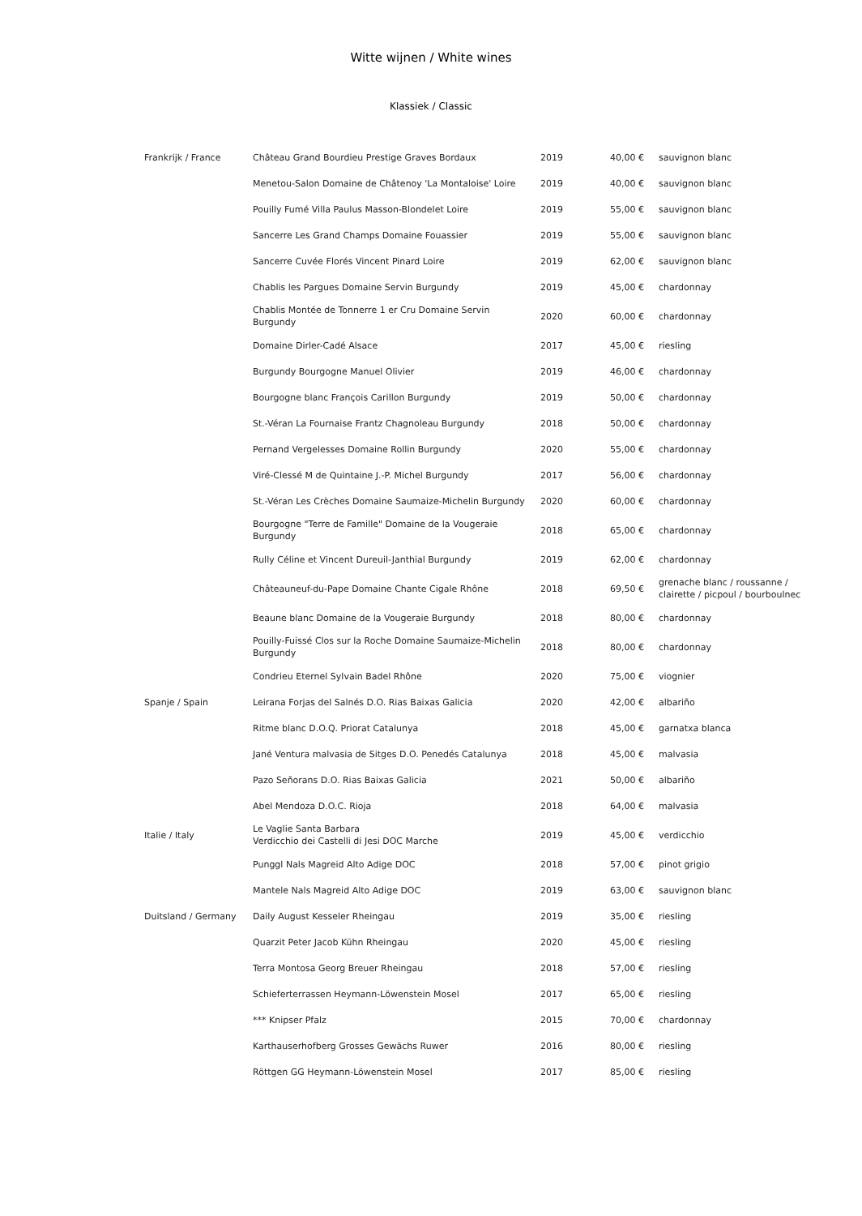Witte wijnen / White wines
Klassiek / Classic
| Frankrijk / France | Château Grand Bourdieu Prestige Graves Bordaux | 2019 | 40,00 € | sauvignon blanc |
| | Menetou-Salon Domaine de Châtenoy 'La Montaloise' Loire | 2019 | 40,00 € | sauvignon blanc |
| | Pouilly Fumé Villa Paulus Masson-Blondelet Loire | 2019 | 55,00 € | sauvignon blanc |
| | Sancerre Les Grand Champs Domaine Fouassier | 2019 | 55,00 € | sauvignon blanc |
| | Sancerre Cuvée Florés Vincent Pinard Loire | 2019 | 62,00 € | sauvignon blanc |
| | Chablis les Pargues Domaine Servin Burgundy | 2019 | 45,00 € | chardonnay |
| | Chablis Montée de Tonnerre 1 er Cru Domaine Servin Burgundy | 2020 | 60,00 € | chardonnay |
| | Domaine Dirler-Cadé Alsace | 2017 | 45,00 € | riesling |
| | Burgundy Bourgogne Manuel Olivier | 2019 | 46,00 € | chardonnay |
| | Bourgogne blanc François Carillon Burgundy | 2019 | 50,00 € | chardonnay |
| | St.-Véran La Fournaise Frantz Chagnoleau Burgundy | 2018 | 50,00 € | chardonnay |
| | Pernand Vergelesses Domaine Rollin Burgundy | 2020 | 55,00 € | chardonnay |
| | Viré-Clessé M de Quintaine J.-P. Michel Burgundy | 2017 | 56,00 € | chardonnay |
| | St.-Véran Les Crèches Domaine Saumaize-Michelin Burgundy | 2020 | 60,00 € | chardonnay |
| | Bourgogne "Terre de Famille" Domaine de la Vougeraie Burgundy | 2018 | 65,00 € | chardonnay |
| | Rully Céline et Vincent Dureuil-Janthial Burgundy | 2019 | 62,00 € | chardonnay |
| | Châteauneuf-du-Pape Domaine Chante Cigale Rhône | 2018 | 69,50 € | grenache blanc / roussanne / clairette / picpoul / bourboulnec |
| | Beaune blanc Domaine de la Vougeraie Burgundy | 2018 | 80,00 € | chardonnay |
| | Pouilly-Fuissé Clos sur la Roche Domaine Saumaize-Michelin Burgundy | 2018 | 80,00 € | chardonnay |
| | Condrieu Eternel Sylvain Badel Rhône | 2020 | 75,00 € | viognier |
| Spanje / Spain | Leirana Forjas del Salnés D.O. Rias Baixas Galicia | 2020 | 42,00 € | albariño |
| | Ritme blanc D.O.Q. Priorat Catalunya | 2018 | 45,00 € | garnatxa blanca |
| | Jané Ventura malvasia de Sitges D.O. Penedés Catalunya | 2018 | 45,00 € | malvasia |
| | Pazo Señorans D.O. Rias Baixas Galicia | 2021 | 50,00 € | albariño |
| | Abel Mendoza D.O.C. Rioja | 2018 | 64,00 € | malvasia |
| Italie / Italy | Le Vaglie Santa Barbara Verdicchio dei Castelli di Jesi DOC Marche | 2019 | 45,00 € | verdicchio |
| | Punggl Nals Magreid Alto Adige DOC | 2018 | 57,00 € | pinot grigio |
| | Mantele Nals Magreid Alto Adige DOC | 2019 | 63,00 € | sauvignon blanc |
| Duitsland / Germany | Daily August Kesseler Rheingau | 2019 | 35,00 € | riesling |
| | Quarzit Peter Jacob Kühn Rheingau | 2020 | 45,00 € | riesling |
| | Terra Montosa Georg Breuer Rheingau | 2018 | 57,00 € | riesling |
| | Schieferterrassen Heymann-Löwenstein Mosel | 2017 | 65,00 € | riesling |
| | *** Knipser Pfalz | 2015 | 70,00 € | chardonnay |
| | Karthauserhofberg Grosses Gewächs Ruwer | 2016 | 80,00 € | riesling |
| | Röttgen GG Heymann-Löwenstein Mosel | 2017 | 85,00 € | riesling |